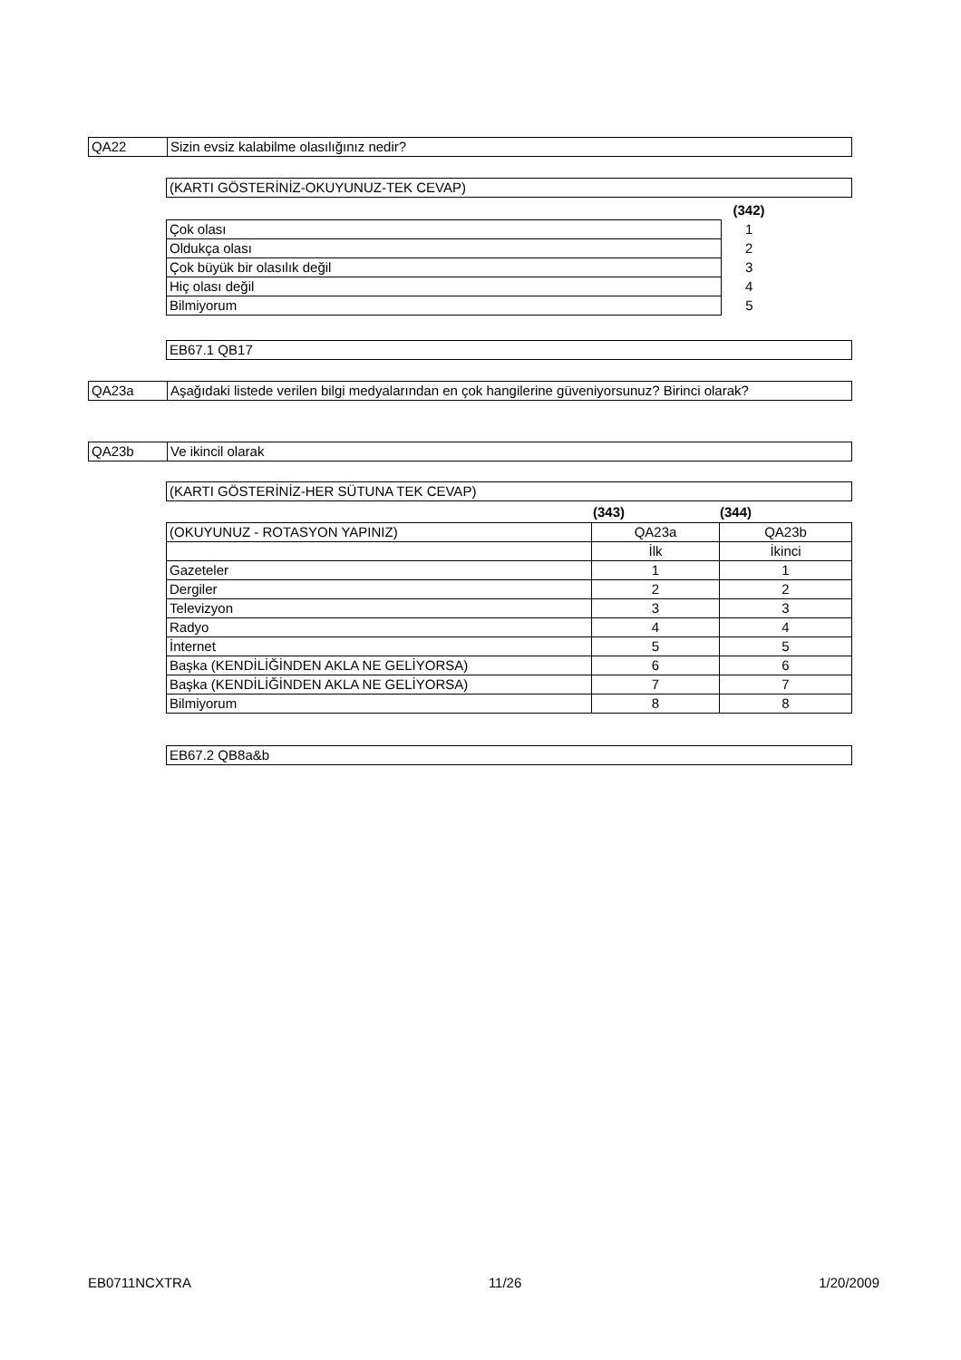| QA22 | Sizin evsiz kalabilme olasılığınız nedir? |
| (KARTI GÖSTERİNİZ-OKUYUNUZ-TEK CEVAP) |
| | (342) | |
| Çok olası | 1 | |
| Oldukça olası | 2 | |
| Çok büyük bir olasılık değil | 3 | |
| Hiç olası değil | 4 | |
| Bilmiyorum | 5 | |
| EB67.1 QB17 |
| QA23a | Aşağıdaki listede verilen bilgi medyalarından en çok hangilerine güveniyorsunuz? Birinci olarak? |
| QA23b | Ve ikincil olarak |
| (KARTI GÖSTERİNİZ-HER SÜTUNA TEK CEVAP) |
| | (343) | (344) |
| (OKUYUNUZ - ROTASYON YAPINIZ) | QA23a | QA23b |
| | İlk | İkinci |
| Gazeteler | 1 | 1 |
| Dergiler | 2 | 2 |
| Televizyon | 3 | 3 |
| Radyo | 4 | 4 |
| İnternet | 5 | 5 |
| Başka (KENDİLİĞİNDEN AKLA NE GELİYORSA) | 6 | 6 |
| Başka (KENDİLİĞİNDEN AKLA NE GELİYORSA) | 7 | 7 |
| Bilmiyorum | 8 | 8 |
| EB67.2 QB8a&b |
EB0711NCXTRA 11/26 1/20/2009